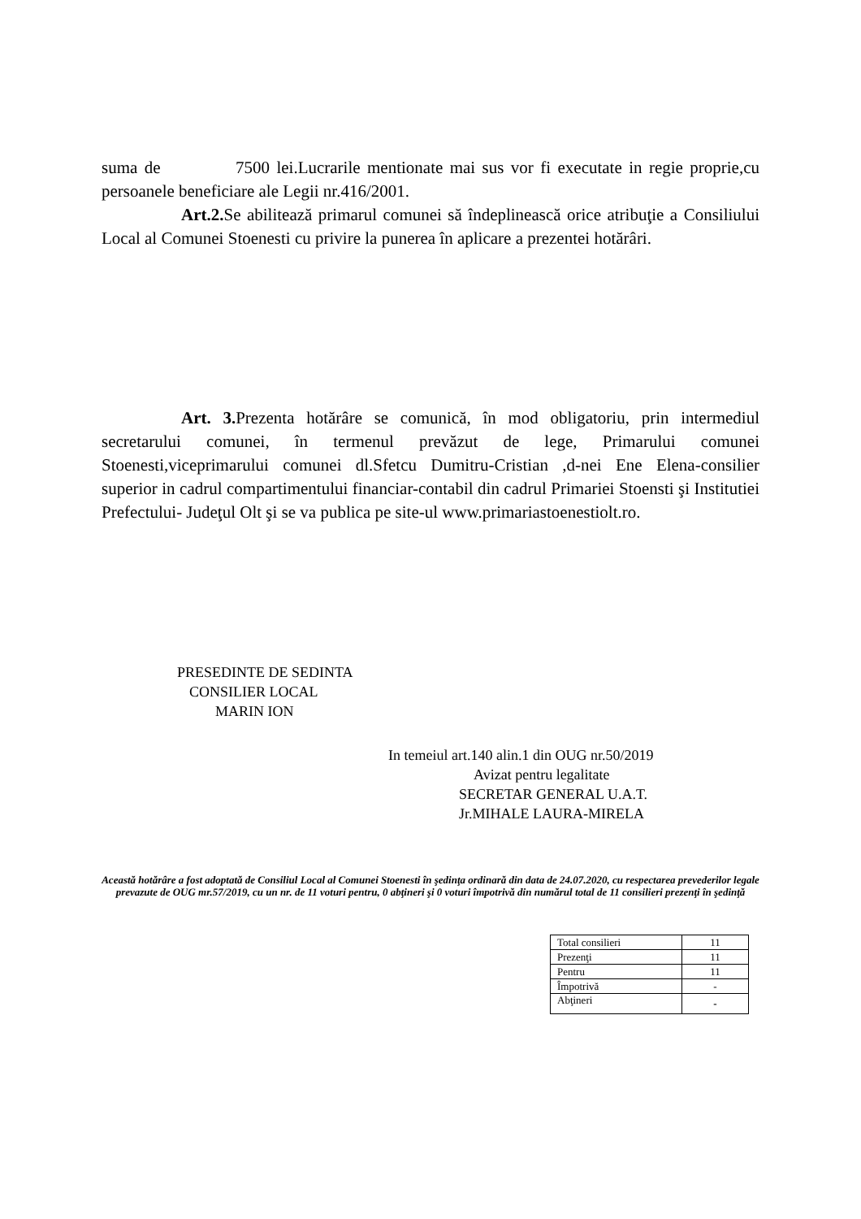suma de 7500 lei.Lucrarile mentionate mai sus vor fi executate in regie proprie,cu persoanele beneficiare ale Legii nr.416/2001.
Art.2. Se abilitează primarul comunei să îndeplinească orice atribuţie a Consiliului Local al Comunei Stoenesti cu privire la punerea în aplicare a prezentei hotărâri.
Art. 3. Prezenta hotărâre se comunică, în mod obligatoriu, prin intermediul secretarului comunei, în termenul prevăzut de lege, Primarului comunei Stoenesti,viceprimarului comunei dl.Sfetcu Dumitru-Cristian ,d-nei Ene Elena-consilier superior in cadrul compartimentului financiar-contabil din cadrul Primariei Stoensti şi Institutiei Prefectului- Judeţul Olt şi se va publica pe site-ul www.primariastoenestiolt.ro.
PRESEDINTE DE SEDINTA
CONSILIER LOCAL
MARIN ION
In temeiul art.140 alin.1 din OUG nr.50/2019
Avizat pentru legalitate
SECRETAR GENERAL U.A.T.
Jr.MIHALE LAURA-MIRELA
Această hotărâre a fost adoptată de Consiliul Local al Comunei Stoenesti în şedinţa ordinară din data de 24.07.2020, cu respectarea prevederilor legale prevazute de OUG mr.57/2019, cu un nr. de 11 voturi pentru, 0 abţineri şi 0 voturi împotrivă din numărul total de 11 consilieri prezenţi în şedinţă
| Total consilieri | 11 |
| Prezenţi | 11 |
| Pentru | 11 |
| Împotrivă | - |
| Abţineri | - |